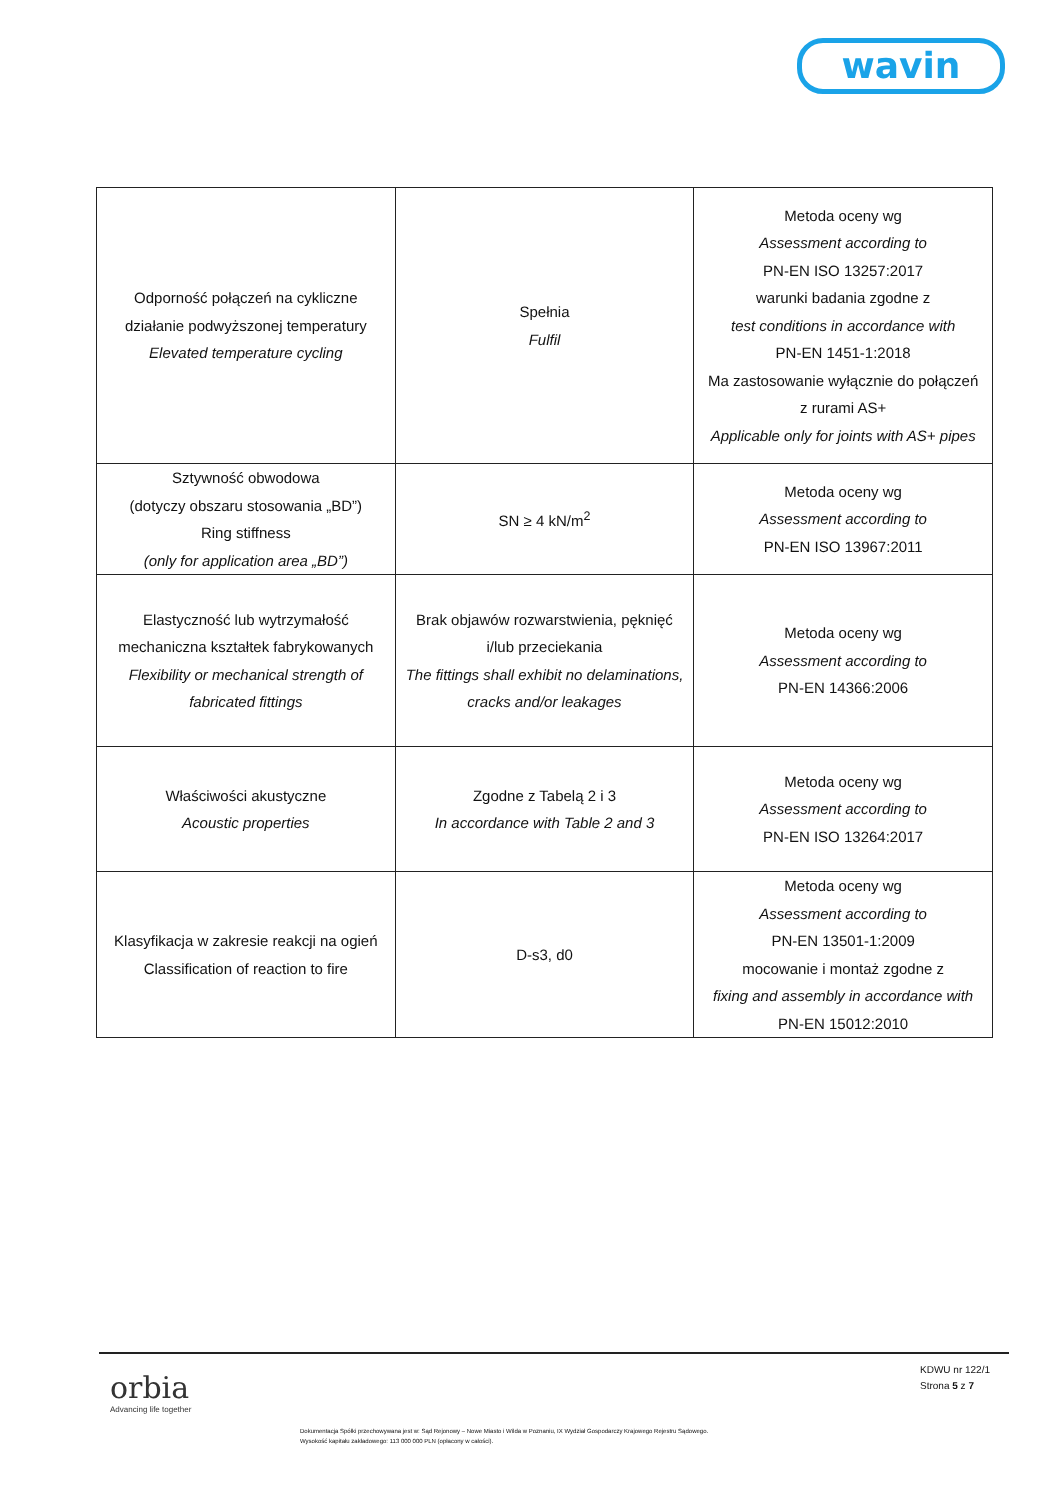wavin
| Odporność połączeń na cykliczne działanie podwyższonej temperatury Elevated temperature cycling | Spełnia Fulfil | Metoda oceny wg Assessment according to PN-EN ISO 13257:2017 warunki badania zgodne z test conditions in accordance with PN-EN 1451-1:2018 Ma zastosowanie wyłącznie do połączeń z rurami AS+ Applicable only for joints with AS+ pipes |
| Sztywność obwodowa (dotyczy obszaru stosowania „BD”) Ring stiffness (only for application area „BD”) | SN ≥ 4 kN/m<sup>2</sup> | Metoda oceny wg Assessment according to PN-EN ISO 13967:2011 |
| Elastyczność lub wytrzymałość mechaniczna kształtek fabrykowanych Flexibility or mechanical strength of fabricated fittings | Brak objawów rozwarstwienia, pęknięć i/lub przeciekania The fittings shall exhibit no delaminations, cracks and/or leakages | Metoda oceny wg Assessment according to PN-EN 14366:2006 |
| Właściwości akustyczne Acoustic properties | Zgodne z Tabelą 2 i 3 In accordance with Table 2 and 3 | Metoda oceny wg Assessment according to PN-EN ISO 13264:2017 |
| Klasyfikacja w zakresie reakcji na ogień Classification of reaction to fire | D-s3, d0 | Metoda oceny wg Assessment according to PN-EN 13501-1:2009 mocowanie i montaż zgodne z fixing and assembly in accordance with PN-EN 15012:2010 |
orbia
Advancing life together
KDWU nr 122/1
Strona 5 z 7
Dokumentacja Spółki przechowywana jest w: Sąd Rejonowy – Nowe Miasto i Wilda w Poznaniu, IX Wydział Gospodarczy Krajowego Rejestru Sądowego.
Wysokość kapitału zakładowego: 113 000 000 PLN (opłacony w całości).